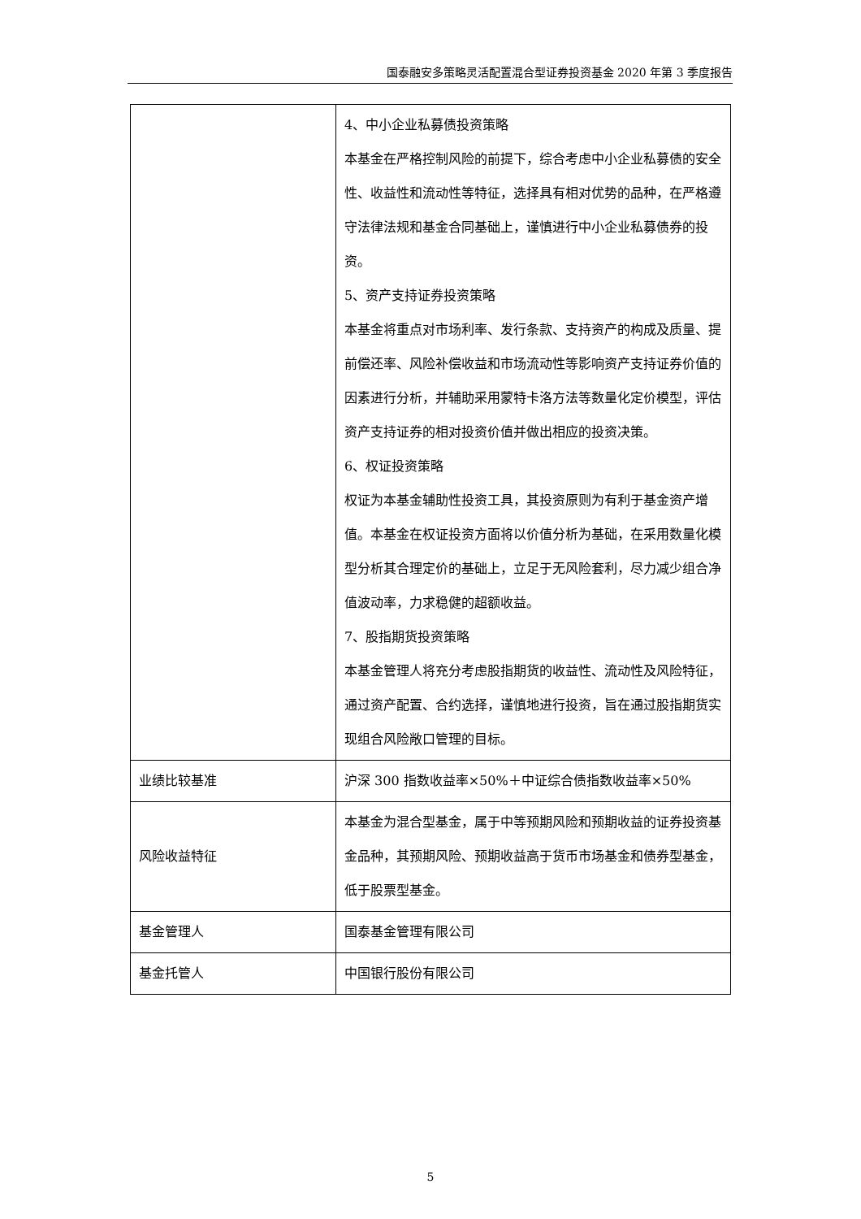国泰融安多策略灵活配置混合型证券投资基金 2020 年第 3 季度报告
| | 4、中小企业私募债投资策略 本基金在严格控制风险的前提下，综合考虑中小企业私募债的安全性、收益性和流动性等特征，选择具有相对优势的品种，在严格遵守法律法规和基金合同基础上，谨慎进行中小企业私募债券的投资。 5、资产支持证券投资策略 本基金将重点对市场利率、发行条款、支持资产的构成及质量、提前偿还率、风险补偿收益和市场流动性等影响资产支持证券价值的因素进行分析，并辅助采用蒙特卡洛方法等数量化定价模型，评估资产支持证券的相对投资价值并做出相应的投资决策。 6、权证投资策略 权证为本基金辅助性投资工具，其投资原则为有利于基金资产增值。本基金在权证投资方面将以价值分析为基础，在采用数量化模型分析其合理定价的基础上，立足于无风险套利，尽力减少组合净值波动率，力求稳健的超额收益。 7、股指期货投资策略 本基金管理人将充分考虑股指期货的收益性、流动性及风险特征，通过资产配置、合约选择，谨慎地进行投资，旨在通过股指期货实现组合风险敞口管理的目标。 |
| 业绩比较基准 | 沪深 300 指数收益率×50%＋中证综合债指数收益率×50% |
| 风险收益特征 | 本基金为混合型基金，属于中等预期风险和预期收益的证券投资基金品种，其预期风险、预期收益高于货币市场基金和债券型基金，低于股票型基金。 |
| 基金管理人 | 国泰基金管理有限公司 |
| 基金托管人 | 中国银行股份有限公司 |
5